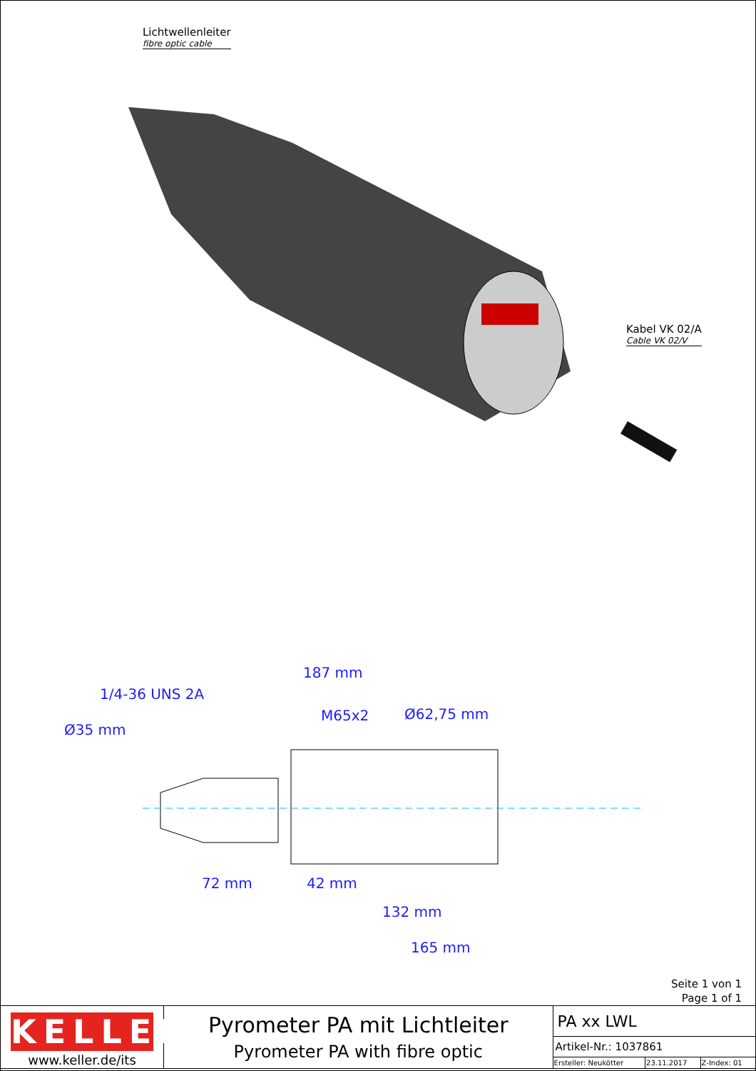Lichtwellenleiter
fibre optic cable
Kabel VK 02/A
Cable VK 02/V
187 mm
M65x2 Ø62,75 mm
Ø35 mm
1/4-36 UNS 2A
72 mm 42 mm
132 mm
165 mm
Seite 1 von 1
Page 1 of 1
| KELLER www.keller.de/its | Pyrometer PA mit Lichtleiter Pyrometer PA with fibre optic | PA xx LWL | | |
| | | Artikel-Nr.: 1037861 | | |
| | | Ersteller: Neukötter | 23.11.2017 | Z-Index: 01 |